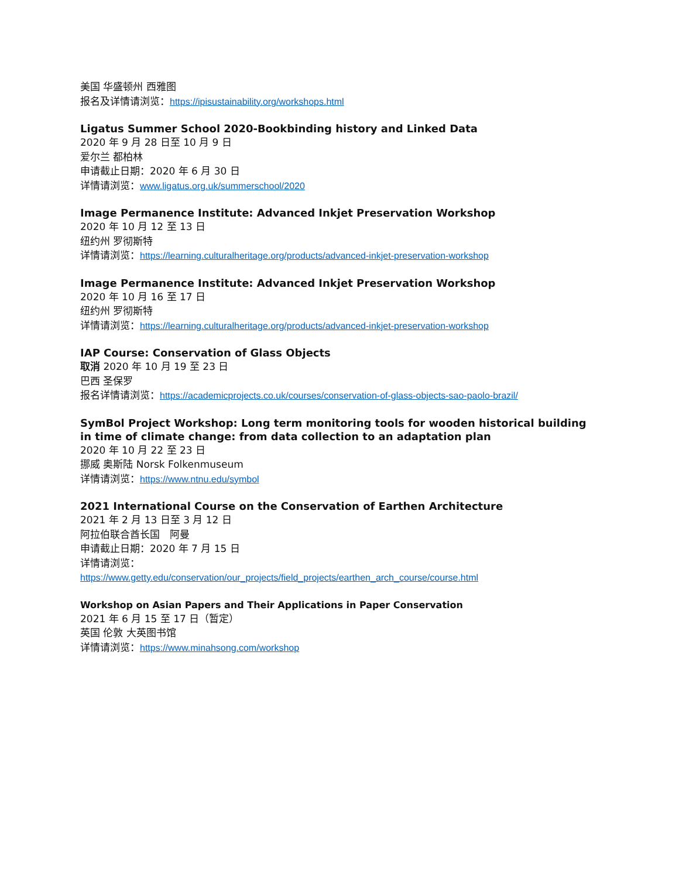美国 华盛顿州 西雅图
报名及详情请浏览：https://ipisustainability.org/workshops.html
Ligatus Summer School 2020-Bookbinding history and Linked Data
2020 年 9 月 28 日至 10 月 9 日
爱尔兰 都柏林
申请截止日期：2020 年 6 月 30 日
详情请浏览：www.ligatus.org.uk/summerschool/2020
Image Permanence Institute: Advanced Inkjet Preservation Workshop
2020 年 10 月 12 至 13 日
纽约州 罗彻斯特
详情请浏览：https://learning.culturalheritage.org/products/advanced-inkjet-preservation-workshop
Image Permanence Institute: Advanced Inkjet Preservation Workshop
2020 年 10 月 16 至 17 日
纽约州 罗彻斯特
详情请浏览：https://learning.culturalheritage.org/products/advanced-inkjet-preservation-workshop
IAP Course: Conservation of Glass Objects
取消 2020 年 10 月 19 至 23 日
巴西 圣保罗
报名详情请浏览：https://academicprojects.co.uk/courses/conservation-of-glass-objects-sao-paolo-brazil/
SymBol Project Workshop: Long term monitoring tools for wooden historical building in time of climate change: from data collection to an adaptation plan
2020 年 10 月 22 至 23 日
挪威 奥斯陆 Norsk Folkenmuseum
详情请浏览：https://www.ntnu.edu/symbol
2021 International Course on the Conservation of Earthen Architecture
2021 年 2 月 13 日至 3 月 12 日
阿拉伯联合酋长国　阿曼
申请截止日期：2020 年 7 月 15 日
详情请浏览：
https://www.getty.edu/conservation/our_projects/field_projects/earthen_arch_course/course.html
Workshop on Asian Papers and Their Applications in Paper Conservation
2021 年 6 月 15 至 17 日（暂定）
英国 伦敦 大英图书馆
详情请浏览：https://www.minahsong.com/workshop